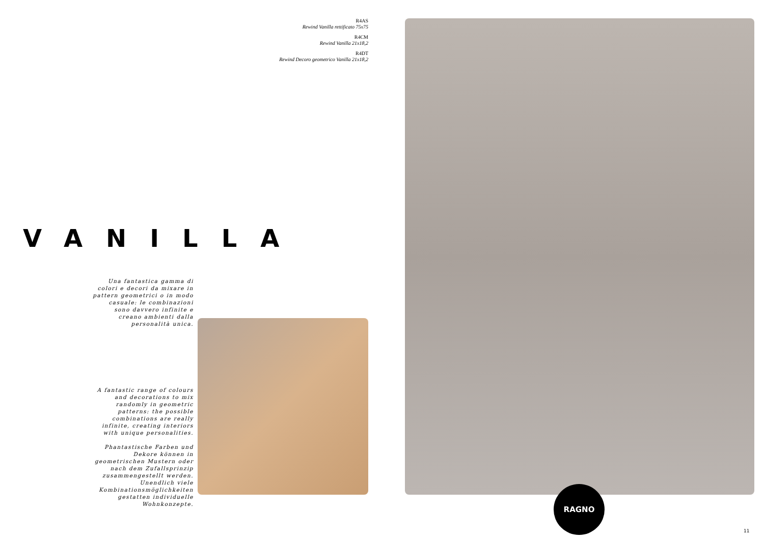R4AS
Rewind Vanilla rettificato 75x75
R4CM
Rewind Vanilla 21x18,2
R4DT
Rewind Decoro geometrico Vanilla 21x18,2
VANILLA
Una fantastica gamma di colori e decori da mixare in pattern geometrici o in modo casuale: le combinazioni sono davvero infinite e creano ambienti dalla personalità unica.
A fantastic range of colours and decorations to mix randomly in geometric patterns: the possible combinations are really infinite, creating interiors with unique personalities.
Phantastische Farben und Dekore können in geometrischen Mustern oder nach dem Zufallsprinzip zusammengestellt werden. Unendlich viele Kombinationsmöglichkeiten gestatten individuelle Wohnkonzepte.
RAGNO
11